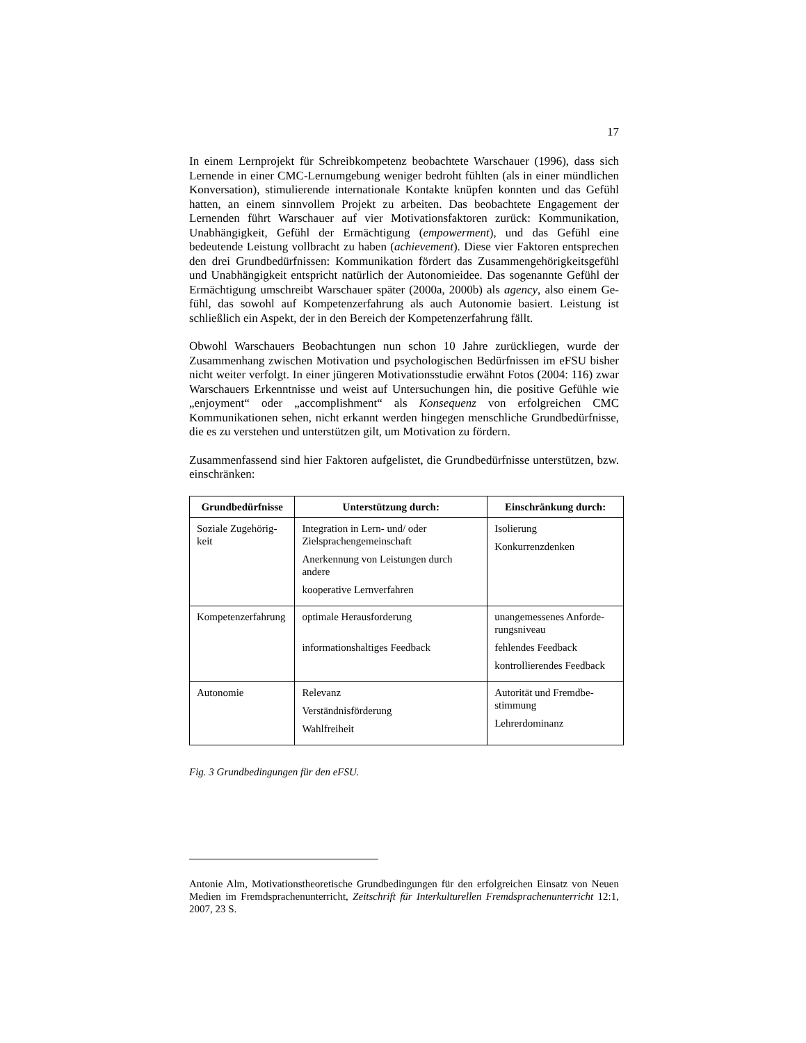17
In einem Lernprojekt für Schreibkompetenz beobachtete Warschauer (1996), dass sich Lernende in einer CMC-Lernumgebung weniger bedroht fühlten (als in einer mündlichen Konversation), stimulierende internationale Kontakte knüpfen konnten und das Gefühl hatten, an einem sinnvollem Projekt zu arbeiten. Das beobachtete Engagement der Lernenden führt Warschauer auf vier Motivations­faktoren zurück: Kommunikation, Unabhängigkeit, Gefühl der Ermächtigung (empowerment), und das Gefühl eine bedeutende Leistung vollbracht zu haben (achievement). Diese vier Faktoren entsprechen den drei Grundbedürfnissen: Kommunikation fördert das Zusammengehörigkeitsgefühl und Unabhängigkeit entspricht natürlich der Autonomieidee. Das sogenannte Gefühl der Ermächti­gung umschreibt Warschauer später (2000a, 2000b) als agency, also einem Ge­fühl, das sowohl auf Kompetenzerfahrung als auch Autonomie basiert. Leistung ist schließlich ein Aspekt, der in den Bereich der Kompetenzerfahrung fällt.
Obwohl Warschauers Beobachtungen nun schon 10 Jahre zurückliegen, wurde der Zusammenhang zwischen Motivation und psychologischen Bedürfnissen im eFSU bisher nicht weiter verfolgt. In einer jüngeren Motivationsstudie erwähnt Fotos (2004: 116) zwar Warschauers Erkenntnisse und weist auf Untersuchun­gen hin, die positive Gefühle wie „enjoyment“ oder „accomplishment“ als Kon­sequenz von erfolgreichen CMC Kommunikationen sehen, nicht erkannt werden hingegen menschliche Grundbedürfnisse, die es zu verstehen und unterstützen gilt, um Motivation zu fördern.
Zusammenfassend sind hier Faktoren aufgelistet, die Grundbedürfnisse unter­stützen, bzw. einschränken:
| Grundbedürfnisse | Unterstützung durch: | Einschränkung durch: |
| --- | --- | --- |
| Soziale Zugehörig­keit | Integration in Lern- und/ oder Zielsprachengemeinschaft Anerkennung von Leistungen durch andere kooperative Lernverfahren | Isolierung Konkurrenzdenken |
| Kompetenzerfahrung | optimale Herausforderung informationshaltiges Feedback | unangemessenes Anforde­rungsniveau fehlendes Feedback kontrollierendes Feedback |
| Autonomie | Relevanz Verständnisförderung Wahlfreiheit | Autorität und Fremdbe­stimmung Lehrerdominanz |
Fig. 3 Grundbedingungen für den eFSU.
Antonie Alm, Motivationstheoretische Grundbedingungen für den erfolgreichen Einsatz von Neuen Medien im Fremdsprachenunterricht, Zeitschrift für Interkulturellen Fremd­sprachenunterricht 12:1, 2007, 23 S.